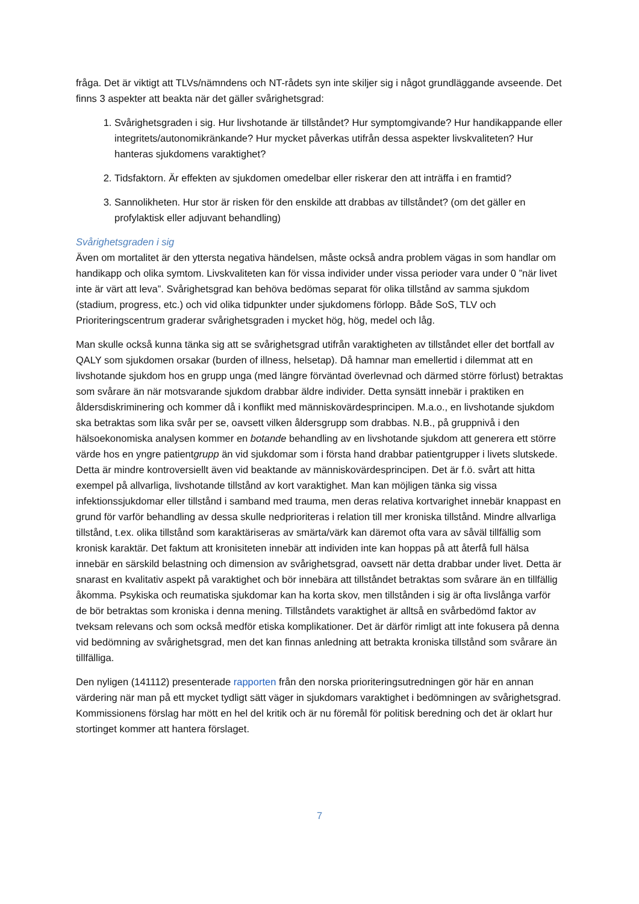fråga. Det är viktigt att TLVs/nämndens och NT-rådets syn inte skiljer sig i något grundläggande avseende. Det finns 3 aspekter att beakta när det gäller svårighetsgrad:
1. Svårighetsgraden i sig. Hur livshotande är tillståndet? Hur symptomgivande? Hur handikappande eller integritets/autonomikränkande? Hur mycket påverkas utifrån dessa aspekter livskvaliteten? Hur hanteras sjukdomens varaktighet?
2. Tidsfaktorn. Är effekten av sjukdomen omedelbar eller riskerar den att inträffa i en framtid?
3. Sannolikheten. Hur stor är risken för den enskilde att drabbas av tillståndet? (om det gäller en profylaktisk eller adjuvant behandling)
Svårighetsgraden i sig
Även om mortalitet är den yttersta negativa händelsen, måste också andra problem vägas in som handlar om handikapp och olika symtom. Livskvaliteten kan för vissa individer under vissa perioder vara under 0 ”när livet inte är värt att leva”. Svårighetsgrad kan behöva bedömas separat för olika tillstånd av samma sjukdom (stadium, progress, etc.) och vid olika tidpunkter under sjukdomens förlopp. Både SoS, TLV och Prioriteringscentrum graderar svårighetsgraden i mycket hög, hög, medel och låg.
Man skulle också kunna tänka sig att se svårighetsgrad utifrån varaktigheten av tillståndet eller det bortfall av QALY som sjukdomen orsakar (burden of illness, helsetap). Då hamnar man emellertid i dilemmat att en livshotande sjukdom hos en grupp unga (med längre förväntad överlevnad och därmed större förlust) betraktas som svårare än när motsvarande sjukdom drabbar äldre individer. Detta synsätt innebär i praktiken en åldersdiskriminering och kommer då i konflikt med människovärdesprincipen. M.a.o., en livshotande sjukdom ska betraktas som lika svår per se, oavsett vilken åldersgrupp som drabbas. N.B., på gruppnivå i den hälsoekonomiska analysen kommer en botande behandling av en livshotande sjukdom att generera ett större värde hos en yngre patientgrupp än vid sjukdomar som i första hand drabbar patientgrupper i livets slutskede. Detta är mindre kontroversiellt även vid beaktande av människovärdesprincipen. Det är f.ö. svårt att hitta exempel på allvarliga, livshotande tillstånd av kort varaktighet. Man kan möjligen tänka sig vissa infektionssjukdomar eller tillstånd i samband med trauma, men deras relativa kortvarighet innebär knappast en grund för varför behandling av dessa skulle nedprioriteras i relation till mer kroniska tillstånd. Mindre allvarliga tillstånd, t.ex. olika tillstånd som karaktäriseras av smärta/värk kan däremot ofta vara av såväl tillfällig som kronisk karaktär. Det faktum att kronisiteten innebär att individen inte kan hoppas på att återfå full hälsa innebär en särskild belastning och dimension av svårighetsgrad, oavsett när detta drabbar under livet. Detta är snarast en kvalitativ aspekt på varaktighet och bör innebära att tillståndet betraktas som svårare än en tillfällig åkomma. Psykiska och reumatiska sjukdomar kan ha korta skov, men tillstånden i sig är ofta livslånga varför de bör betraktas som kroniska i denna mening. Tillståndets varaktighet är alltså en svårbedömd faktor av tveksam relevans och som också medför etiska komplikationer. Det är därför rimligt att inte fokusera på denna vid bedömning av svårighetsgrad, men det kan finnas anledning att betrakta kroniska tillstånd som svårare än tillfälliga.
Den nyligen (141112) presenterade rapporten från den norska prioriteringsutredningen gör här en annan värdering när man på ett mycket tydligt sätt väger in sjukdomars varaktighet i bedömningen av svårighetsgrad. Kommissionens förslag har mött en hel del kritik och är nu föremål för politisk beredning och det är oklart hur stortinget kommer att hantera förslaget.
7